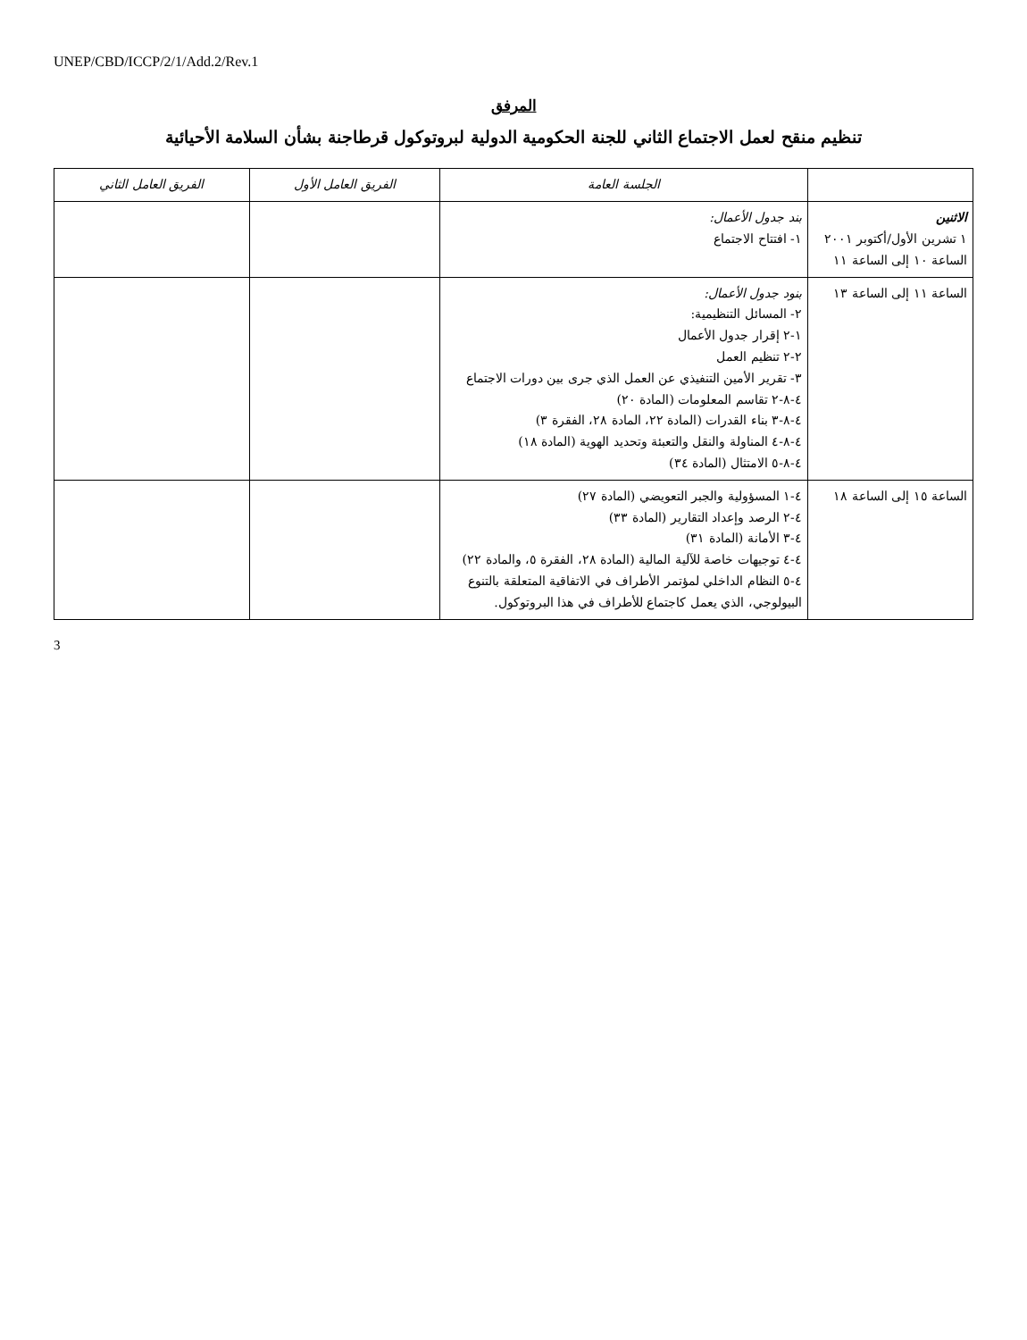UNEP/CBD/ICCP/2/1/Add.2/Rev.1
المرفق
تنظيم منقح لعمل الاجتماع الثاني للجنة الحكومية الدولية لبروتوكول قرطاجنة بشأن السلامة الأحيائية
| | الجلسة العامة | الفريق العامل الأول | الفريق العامل الثاني |
| --- | --- | --- | --- |
| الاثنين ١ تشرين الأول/أكتوبر ٢٠٠١ الساعة ١٠ إلى الساعة ١١ | بند جدول الأعمال: ١- افتتاح الاجتماع | | |
| الساعة ١١ إلى الساعة ١٣ | بنود جدول الأعمال: ٢- المسائل التنظيمية: ١-٢ إقرار جدول الأعمال ٢-٢ تنظيم العمل ٣- تقرير الأمين التنفيذي عن العمل الذي جرى بين دورات الاجتماع ٤-٨-٢ تقاسم المعلومات (المادة ٢٠) ٤-٨-٣ بناء القدرات (المادة ٢٢، المادة ٢٨، الفقرة ٣) ٤-٨-٤ المناولة والنقل والتعبئة وتحديد الهوية (المادة ١٨) ٤-٨-٥ الامتثال (المادة ٣٤) | | |
| الساعة ١٥ إلى الساعة ١٨ | ٤-١ المسؤولية والجبر التعويضي (المادة ٢٧) ٤-٢ الرصد وإعداد التقارير (المادة ٣٣) ٤-٣ الأمانة (المادة ٣١) ٤-٤ توجيهات خاصة للآلية المالية (المادة ٢٨، الفقرة ٥، والمادة ٢٢) ٤-٥ النظام الداخلي لمؤتمر الأطراف في الاتفاقية المتعلقة بالتنوع البيولوجي، الذي يعمل كاجتماع للأطراف في هذا البروتوكول. | | |
3